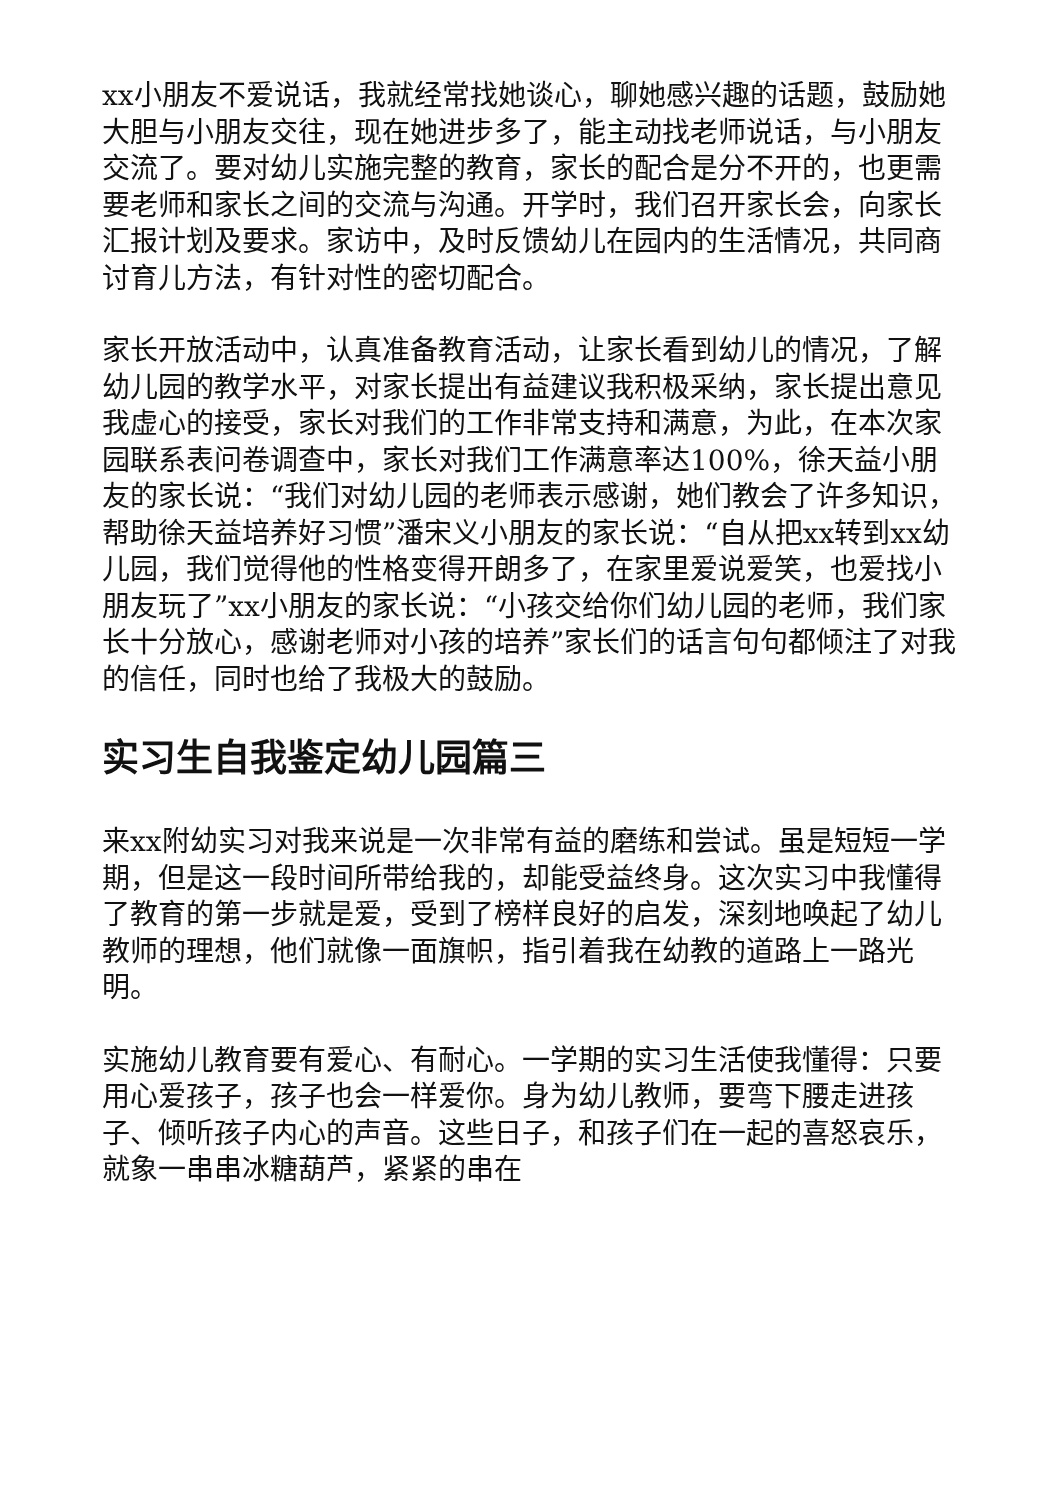xx小朋友不爱说话，我就经常找她谈心，聊她感兴趣的话题，鼓励她大胆与小朋友交往，现在她进步多了，能主动找老师说话，与小朋友交流了。要对幼儿实施完整的教育，家长的配合是分不开的，也更需要老师和家长之间的交流与沟通。开学时，我们召开家长会，向家长汇报计划及要求。家访中，及时反馈幼儿在园内的生活情况，共同商讨育儿方法，有针对性的密切配合。
家长开放活动中，认真准备教育活动，让家长看到幼儿的情况，了解幼儿园的教学水平，对家长提出有益建议我积极采纳，家长提出意见我虚心的接受，家长对我们的工作非常支持和满意，为此，在本次家园联系表问卷调查中，家长对我们工作满意率达100%，徐天益小朋友的家长说：“我们对幼儿园的老师表示感谢，她们教会了许多知识，帮助徐天益培养好习惯”潘宋义小朋友的家长说：“自从把xx转到xx幼儿园，我们觉得他的性格变得开朗多了，在家里爱说爱笑，也爱找小朋友玩了”xx小朋友的家长说：“小孩交给你们幼儿园的老师，我们家长十分放心，感谢老师对小孩的培养”家长们的话言句句都倾注了对我的信任，同时也给了我极大的鼓励。
实习生自我鉴定幼儿园篇三
来xx附幼实习对我来说是一次非常有益的磨练和尝试。虽是短短一学期，但是这一段时间所带给我的，却能受益终身。这次实习中我懂得了教育的第一步就是爱，受到了榜样良好的启发，深刻地唤起了幼儿教师的理想，他们就像一面旗帜，指引着我在幼教的道路上一路光明。
实施幼儿教育要有爱心、有耐心。一学期的实习生活使我懂得：只要用心爱孩子，孩子也会一样爱你。身为幼儿教师，要弯下腰走进孩子、倾听孩子内心的声音。这些日子，和孩子们在一起的喜怒哀乐，就象一串串冰糖葫芦，紧紧的串在